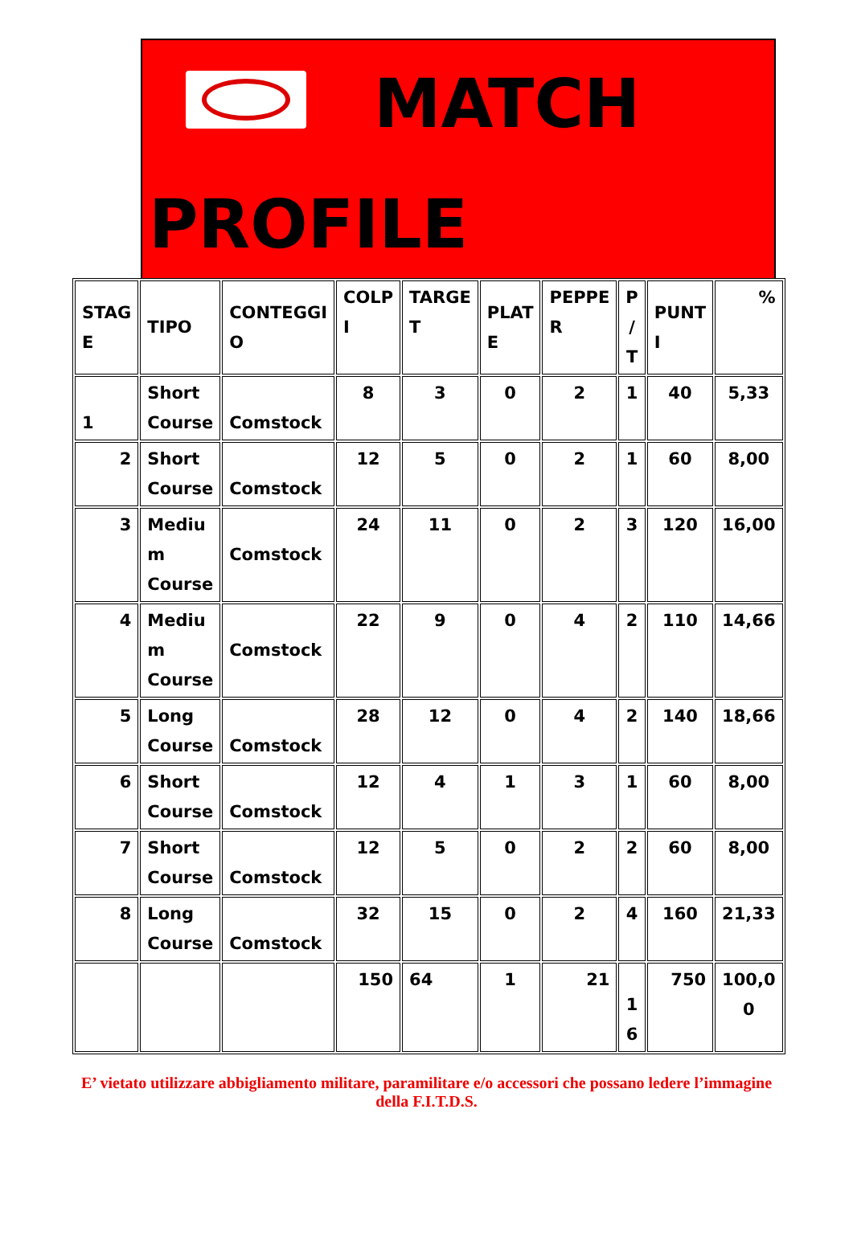MATCH
PROFILE
| STAG E | TIPO | CONTEGGI O | COLP I | TARGE T | PLAT E | PEPPE R | P / T | PUNT I | % |
| --- | --- | --- | --- | --- | --- | --- | --- | --- | --- |
| 1 | Short Course | Comstock | 8 | 3 | 0 | 2 | 1 | 40 | 5,33 |
| 2 | Short Course | Comstock | 12 | 5 | 0 | 2 | 1 | 60 | 8,00 |
| 3 | Mediu m Course | Comstock | 24 | 11 | 0 | 2 | 3 | 120 | 16,00 |
| 4 | Mediu m Course | Comstock | 22 | 9 | 0 | 4 | 2 | 110 | 14,66 |
| 5 | Long Course | Comstock | 28 | 12 | 0 | 4 | 2 | 140 | 18,66 |
| 6 | Short Course | Comstock | 12 | 4 | 1 | 3 | 1 | 60 | 8,00 |
| 7 | Short Course | Comstock | 12 | 5 | 0 | 2 | 2 | 60 | 8,00 |
| 8 | Long Course | Comstock | 32 | 15 | 0 | 2 | 4 | 160 | 21,33 |
| | | | 150 | 64 | 1 | 21 | 1 6 | 750 | 100,0 0 |
E’ vietato utilizzare abbigliamento militare, paramilitare e/o accessori che possano ledere l’immagine della F.I.T.D.S.